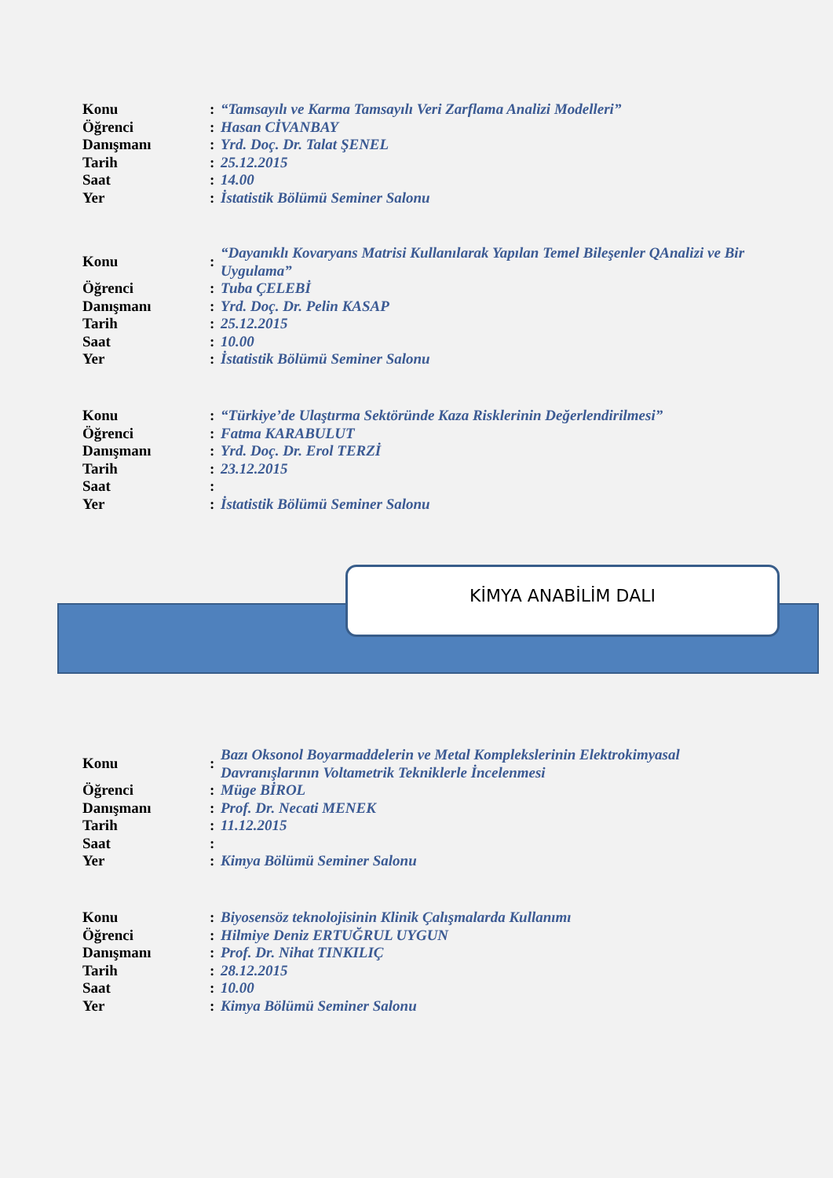| Konu | : | “Tamsayılı ve Karma Tamsayılı Veri Zarflama Analizi Modelleri” |
| Öğrenci | : | Hasan CİVANBAY |
| Danışmanı | : | Yrd. Doç. Dr. Talat ŞENEL |
| Tarih | : | 25.12.2015 |
| Saat | : | 14.00 |
| Yer | : | İstatistik Bölümü Seminer Salonu |
| Konu | : | “Dayanıklı Kovaryans Matrisi Kullanılarak Yapılan Temel Bileşenler QAnalizi ve Bir Uygulama” |
| Öğrenci | : | Tuba ÇELEBİ |
| Danışmanı | : | Yrd. Doç. Dr. Pelin KASAP |
| Tarih | : | 25.12.2015 |
| Saat | : | 10.00 |
| Yer | : | İstatistik Bölümü Seminer Salonu |
| Konu | : | “Türkiye’de Ulaştırma Sektöründe Kaza Risklerinin Değerlendirilmesi” |
| Öğrenci | : | Fatma KARABULUT |
| Danışmanı | : | Yrd. Doç. Dr. Erol TERZİ |
| Tarih | : | 23.12.2015 |
| Saat | : | |
| Yer | : | İstatistik Bölümü Seminer Salonu |
KİMYA ANABİLİM DALI
| Konu | : | Bazı Oksonol Boyarmaddelerin ve Metal Komplekslerinin Elektrokimyasal Davranışlarının Voltametrik Tekniklerle İncelenmesi |
| Öğrenci | : | Müge BİROL |
| Danışmanı | : | Prof. Dr. Necati MENEK |
| Tarih | : | 11.12.2015 |
| Saat | : | |
| Yer | : | Kimya Bölümü Seminer Salonu |
| Konu | : | Biyosensöz teknolojisinin Klinik Çalışmalarda Kullanımı |
| Öğrenci | : | Hilmiye Deniz ERTUĞRUL UYGUN |
| Danışmanı | : | Prof. Dr. Nihat TINKILIÇ |
| Tarih | : | 28.12.2015 |
| Saat | : | 10.00 |
| Yer | : | Kimya Bölümü Seminer Salonu |